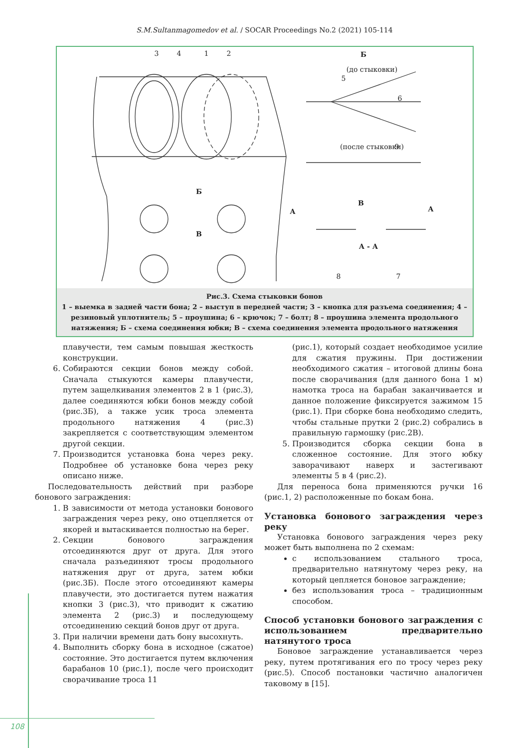S.M.Sultanmagomedov et al. / SOCAR Proceedings No.2 (2021) 105-114
3
4
1
2
Б
(до стыковки)
5
6
9
(после стыковки)
Б
В
В
А
А
А - А
8
7
Рис.3. Схема стыковки бонов
1 – выемка в задней части бона; 2 – выступ в передней части; 3 – кнопка для разъема соединения; 4 – резиновый уплотнитель; 5 – проушина; 6 – крючок; 7 – болт; 8 – проушина элемента продольного натяжения; Б – схема соединения юбки; В – схема соединения элемента продольного натяжения
плавучести, тем самым повышая жесткость конструкции.
6. Собираются секции бонов между собой. Сначала стыкуются камеры плавучести, путем защелкивания элементов 2 в 1 (рис.3), далее соединяются юбки бонов между собой (рис.3Б), а также усик троса элемента продольного натяжения 4 (рис.3) закрепляется с соответствующим элементом другой секции.
7. Производится установка бона через реку. Подробнее об установке бона через реку описано ниже.
Последовательность действий при разборе бонового заграждения:
1. В зависимости от метода установки бонового заграждения через реку, оно отцепляется от якорей и вытаскивается полностью на берег.
2. Секции бонового заграждения отсоединяются друг от друга. Для этого сначала разъединяют тросы продольного натяжения друг от друга, затем юбки (рис.3Б). После этого отсоединяют камеры плавучести, это достигается путем нажатия кнопки 3 (рис.3), что приводит к сжатию элемента 2 (рис.3) и последующему отсоединению секций бонов друг от друга.
3. При наличии времени дать бону высохнуть.
4. Выполнить сборку бона в исходное (сжатое) состояние. Это достигается путем включения барабанов 10 (рис.1), после чего происходит сворачивание троса 11
(рис.1), который создает необходимое усилие для сжатия пружины. При достижении необходимого сжатия – итоговой длины бона после сворачивания (для данного бона 1 м) намотка троса на барабан заканчивается и данное положение фиксируется зажимом 15 (рис.1). При сборке бона необходимо следить, чтобы стальные прутки 2 (рис.2) собрались в правильную гармошку (рис.2В).
5. Производится сборка секции бона в сложенное состояние. Для этого юбку заворачивают наверх и застегивают элементы 5 в 4 (рис.2).
Для переноса бона применяются ручки 16 (рис.1, 2) расположенные по бокам бона.
Установка бонового заграждения через реку
Установка бонового заграждения через реку может быть выполнена по 2 схемам:
с использованием стального троса, предварительно натянутому через реку, на который цепляется боновое заграждение;
без использования троса – традиционным способом.
Способ установки бонового заграждения с использованием предварительно натянутого троса
Боновое заграждение устанавливается через реку, путем протягивания его по тросу через реку (рис.5). Способ постановки частично аналогичен таковому в [15].
108